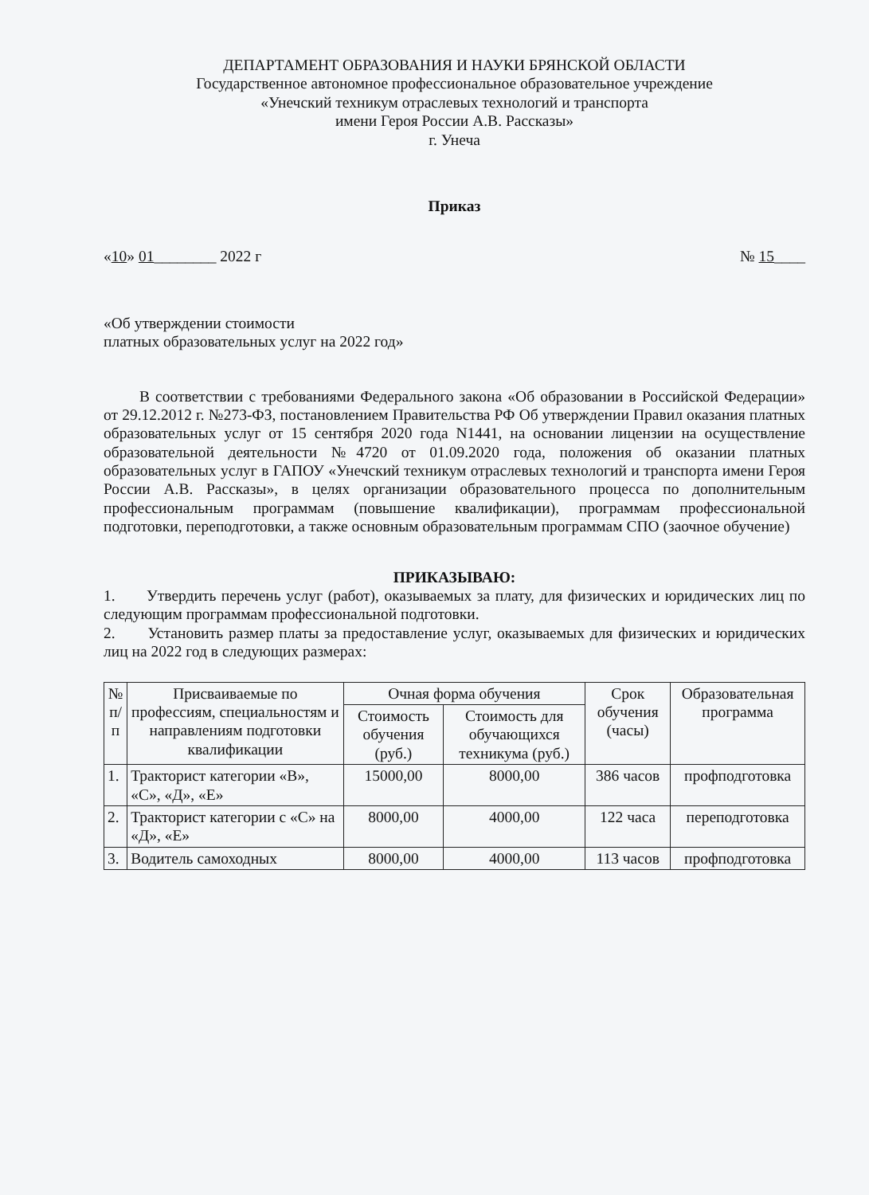ДЕПАРТАМЕНТ ОБРАЗОВАНИЯ И НАУКИ БРЯНСКОЙ ОБЛАСТИ
Государственное автономное профессиональное образовательное учреждение
«Унечский техникум отраслевых технологий и транспорта
имени Героя России А.В. Рассказы»
г. Унеча
Приказ
«10» 01________ 2022 г № 15____
«Об утверждении стоимости
платных образовательных услуг на 2022 год»
В соответствии с требованиями Федерального закона «Об образовании в Российской Федерации» от 29.12.2012 г. №273-ФЗ, постановлением Правительства РФ Об утверждении Правил оказания платных образовательных услуг от 15 сентября 2020 года N1441, на основании лицензии на осуществление образовательной деятельности №4720 от 01.09.2020 года, положения об оказании платных образовательных услуг в ГАПОУ «Унечский техникум отраслевых технологий и транспорта имени Героя России А.В. Рассказы», в целях организации образовательного процесса по дополнительным профессиональным программам (повышение квалификации), программам профессиональной подготовки, переподготовки, а также основным образовательным программам СПО (заочное обучение)
ПРИКАЗЫВАЮ:
1. Утвердить перечень услуг (работ), оказываемых за плату, для физических и юридических лиц по следующим программам профессиональной подготовки.
2. Установить размер платы за предоставление услуг, оказываемых для физических и юридических лиц на 2022 год в следующих размерах:
| № п/п | Присваиваемые по профессиям, специальностям и направлениям подготовки квалификации | Очная форма обучения | | Срок обучения (часы) | Образовательная программа |
| --- | --- | --- | --- | --- | --- |
| | | Стоимость обучения (руб.) | Стоимость для обучающихся техникума (руб.) | | |
| 1. | Тракторист категории «В», «С», «Д», «Е» | 15000,00 | 8000,00 | 386 часов | профподготовка |
| 2. | Тракторист категории с «С» на «Д», «Е» | 8000,00 | 4000,00 | 122 часа | переподготовка |
| 3. | Водитель самоходных | 8000,00 | 4000,00 | 113 часов | профподготовка |